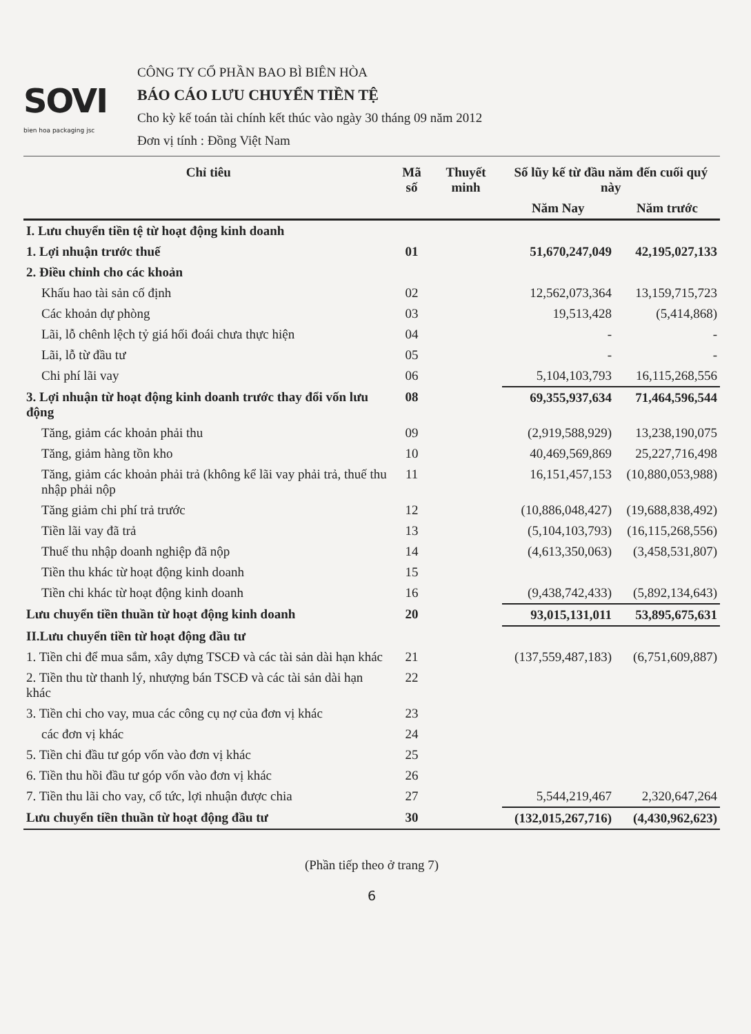SOVI
bien hoa packaging jsc
CÔNG TY CỔ PHẦN BAO BÌ BIÊN HÒA
BÁO CÁO LƯU CHUYỂN TIỀN TỆ
Cho kỳ kế toán tài chính kết thúc vào ngày 30 tháng 09 năm 2012
Đơn vị tính : Đồng Việt Nam
| Chỉ tiêu | Mã số | Thuyết minh | Số lũy kế từ đầu năm đến cuối quý này | |
| --- | --- | --- | --- | --- |
| | | | Năm Nay | Năm trước |
| I. Lưu chuyển tiền tệ từ hoạt động kinh doanh | | | | |
| 1. Lợi nhuận trước thuế | 01 | | 51,670,247,049 | 42,195,027,133 |
| 2. Điều chỉnh cho các khoản | | | | |
| Khấu hao tài sản cố định | 02 | | 12,562,073,364 | 13,159,715,723 |
| Các khoản dự phòng | 03 | | 19,513,428 | (5,414,868) |
| Lãi, lỗ chênh lệch tỷ giá hối đoái chưa thực hiện | 04 | | - | - |
| Lãi, lỗ từ đầu tư | 05 | | - | - |
| Chi phí lãi vay | 06 | | 5,104,103,793 | 16,115,268,556 |
| 3. Lợi nhuận từ hoạt động kinh doanh trước thay đổi vốn lưu động | 08 | | 69,355,937,634 | 71,464,596,544 |
| Tăng, giảm các khoản phải thu | 09 | | (2,919,588,929) | 13,238,190,075 |
| Tăng, giảm hàng tồn kho | 10 | | 40,469,569,869 | 25,227,716,498 |
| Tăng, giảm các khoản phải trả (không kể lãi vay phải trả, thuế thu nhập phải nộp | 11 | | 16,151,457,153 | (10,880,053,988) |
| Tăng giảm chi phí trả trước | 12 | | (10,886,048,427) | (19,688,838,492) |
| Tiền lãi vay đã trả | 13 | | (5,104,103,793) | (16,115,268,556) |
| Thuế thu nhập doanh nghiệp đã nộp | 14 | | (4,613,350,063) | (3,458,531,807) |
| Tiền thu khác từ hoạt động kinh doanh | 15 | | | |
| Tiền chi khác từ hoạt động kinh doanh | 16 | | (9,438,742,433) | (5,892,134,643) |
| Lưu chuyển tiền thuần từ hoạt động kinh doanh | 20 | | 93,015,131,011 | 53,895,675,631 |
| II.Lưu chuyển tiền từ hoạt động đầu tư | | | | |
| 1. Tiền chi để mua sắm, xây dựng TSCĐ và các tài sản dài hạn khác | 21 | | (137,559,487,183) | (6,751,609,887) |
| 2. Tiền thu từ thanh lý, nhượng bán TSCĐ và các tài sản dài hạn khác | 22 | | | |
| 3. Tiền chi cho vay, mua các công cụ nợ của đơn vị khác | 23 | | | |
| các đơn vị khác | 24 | | | |
| 5. Tiền chi đầu tư góp vốn vào đơn vị khác | 25 | | | |
| 6. Tiền thu hồi đầu tư góp vốn vào đơn vị khác | 26 | | | |
| 7. Tiền thu lãi cho vay, cổ tức, lợi nhuận được chia | 27 | | 5,544,219,467 | 2,320,647,264 |
| Lưu chuyển tiền thuần từ hoạt động đầu tư | 30 | | (132,015,267,716) | (4,430,962,623) |
(Phần tiếp theo ở trang 7)
6